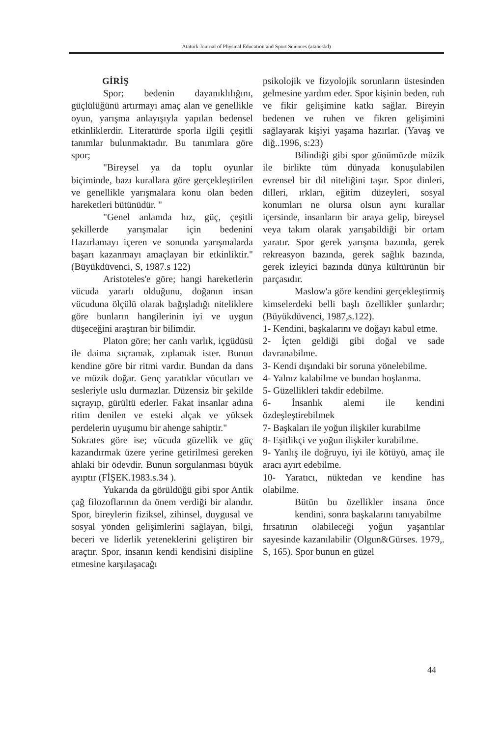Atatürk Journal of Physical Education and Sport Sciences (atabesbd)
GİRİŞ
Spor; bedenin dayanıklılığını, güçlülüğünü artırmayı amaç alan ve genellikle oyun, yarışma anlayışıyla yapılan bedensel etkinliklerdir. Literatürde sporla ilgili çeşitli tanımlar bulunmaktadır. Bu tanımlara göre spor;
"Bireysel ya da toplu oyunlar biçiminde, bazı kurallara göre gerçekleştirilen ve genellikle yarışmalara konu olan beden hareketleri bütünüdür. "
"Genel anlamda hız, güç, çeşitli şekillerde yarışmalar için bedenini Hazırlamayı içeren ve sonunda yarışmalarda başarı kazanmayı amaçlayan bir etkinliktir." (Büyükdüvenci, S, 1987.s 122)
Aristoteles'e göre; hangi hareketlerin vücuda yararlı olduğunu, doğanın insan vücuduna ölçülü olarak bağışladığı niteliklere göre bunların hangilerinin iyi ve uygun düşeceğini araştıran bir bilimdir.
Platon göre; her canlı varlık, içgüdüsü ile daima sıçramak, zıplamak ister. Bunun kendine göre bir ritmi vardır. Bundan da dans ve müzik doğar. Genç yaratıklar vücutları ve sesleriyle uslu durmazlar. Düzensiz bir şekilde sıçrayıp, gürültü ederler. Fakat insanlar adına ritim denilen ve esteki alçak ve yüksek perdelerin uyuşumu bir ahenge sahiptir."
Sokrates göre ise; vücuda güzellik ve güç kazandırmak üzere yerine getirilmesi gereken ahlaki bir ödevdir. Bunun sorgulanması büyük ayıptır (FİŞEK.1983.s.34 ).
Yukarıda da görüldüğü gibi spor Antik çağ filozoflarının da önem verdiği bir alandır. Spor, bireylerin fiziksel, zihinsel, duygusal ve sosyal yönden gelişimlerini sağlayan, bilgi, beceri ve liderlik yeteneklerini geliştiren bir araçtır. Spor, insanın kendi kendisini disipline etmesine karşılaşacağı
psikolojik ve fizyolojik sorunların üstesinden gelmesine yardım eder. Spor kişinin beden, ruh ve fikir gelişimine katkı sağlar. Bireyin bedenen ve ruhen ve fikren gelişimini sağlayarak kişiyi yaşama hazırlar. (Yavaş ve diğ..1996, s:23)
Bilindiği gibi spor günümüzde müzik ile birlikte tüm dünyada konuşulabilen evrensel bir dil niteliğini taşır. Spor dinleri, dilleri, ırkları, eğitim düzeyleri, sosyal konumları ne olursa olsun aynı kurallar içersinde, insanların bir araya gelip, bireysel veya takım olarak yarışabildiği bir ortam yaratır. Spor gerek yarışma bazında, gerek rekreasyon bazında, gerek sağlık bazında, gerek izleyici bazında dünya kültürünün bir parçasıdır.
Maslow'a göre kendini gerçekleştirmiş kimselerdeki belli başlı özellikler şunlardır; (Büyükdüvenci, 1987,s.122).
1- Kendini, başkalarını ve doğayı kabul etme.
2- İçten geldiği gibi doğal ve sade davranabilme.
3- Kendi dışındaki bir soruna yönelebilme.
4- Yalnız kalabilme ve bundan hoşlanma.
5- Güzellikleri takdir edebilme.
6- İnsanlık alemi ile kendini özdeşleştirebilmek
7- Başkaları ile yoğun ilişkiler kurabilme
8- Eşitlikçi ve yoğun ilişkiler kurabilme.
9- Yanlış ile doğruyu, iyi ile kötüyü, amaç ile aracı ayırt edebilme.
10- Yaratıcı, nüktedan ve kendine has olabilme.
Bütün bu özellikler insana önce kendini, sonra başkalarını tanıyabilme
fırsatının olabileceği yoğun yaşantılar sayesinde kazanılabilir (Olgun&Gürses. 1979,. S, 165). Spor bunun en güzel
44